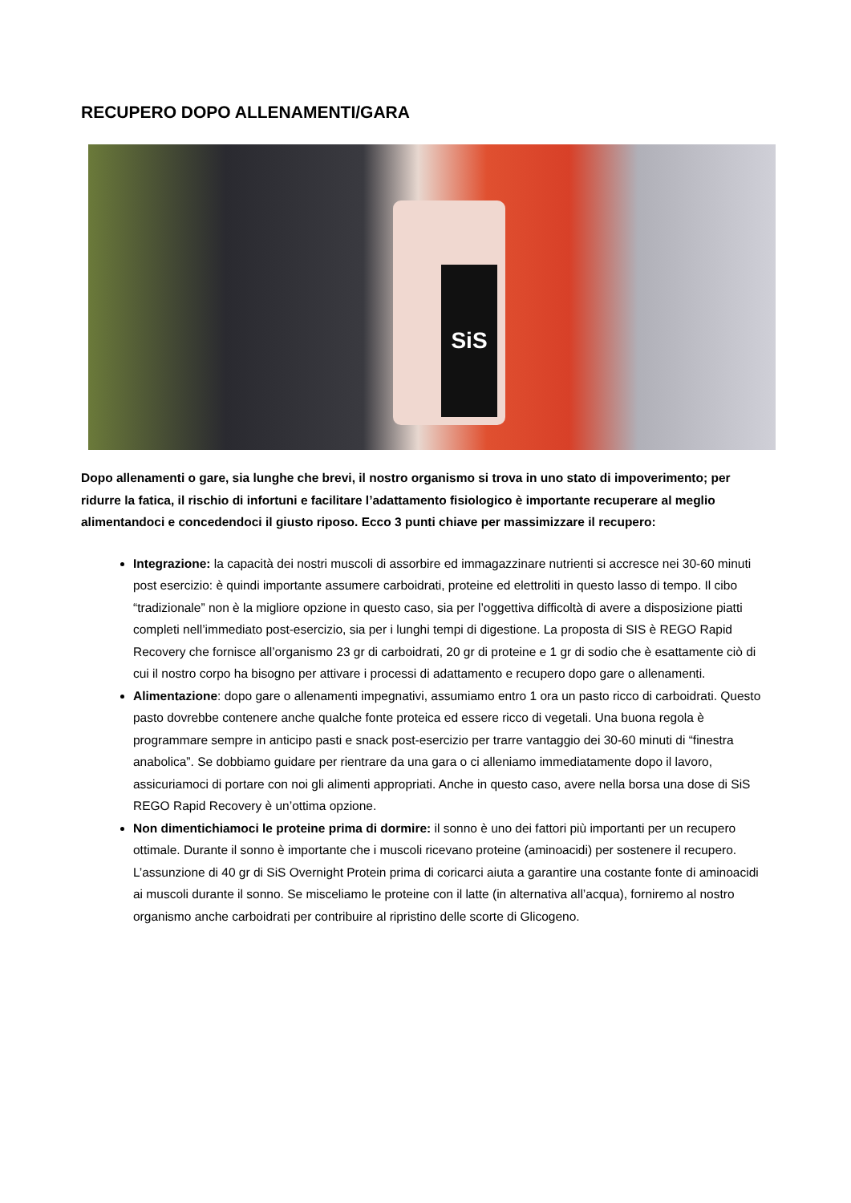RECUPERO DOPO ALLENAMENTI/GARA
SiS
Dopo allenamenti o gare, sia lunghe che brevi, il nostro organismo si trova in uno stato di impoverimento; per ridurre la fatica, il rischio di infortuni e facilitare l’adattamento fisiologico è importante recuperare al meglio alimentandoci e concedendoci il giusto riposo. Ecco 3 punti chiave per massimizzare il recupero:
Integrazione: la capacità dei nostri muscoli di assorbire ed immagazzinare nutrienti si accresce nei 30-60 minuti post esercizio: è quindi importante assumere carboidrati, proteine ed elettroliti in questo lasso di tempo. Il cibo “tradizionale” non è la migliore opzione in questo caso, sia per l’oggettiva difficoltà di avere a disposizione piatti completi nell’immediato post-esercizio, sia per i lunghi tempi di digestione. La proposta di SIS è REGO Rapid Recovery che fornisce all’organismo 23 gr di carboidrati, 20 gr di proteine e 1 gr di sodio che è esattamente ciò di cui il nostro corpo ha bisogno per attivare i processi di adattamento e recupero dopo gare o allenamenti.
Alimentazione: dopo gare o allenamenti impegnativi, assumiamo entro 1 ora un pasto ricco di carboidrati. Questo pasto dovrebbe contenere anche qualche fonte proteica ed essere ricco di vegetali. Una buona regola è programmare sempre in anticipo pasti e snack post-esercizio per trarre vantaggio dei 30-60 minuti di “finestra anabolica”. Se dobbiamo guidare per rientrare da una gara o ci alleniamo immediatamente dopo il lavoro, assicuriamoci di portare con noi gli alimenti appropriati. Anche in questo caso, avere nella borsa una dose di SiS REGO Rapid Recovery è un’ottima opzione.
Non dimentichiamoci le proteine prima di dormire: il sonno è uno dei fattori più importanti per un recupero ottimale. Durante il sonno è importante che i muscoli ricevano proteine (aminoacidi) per sostenere il recupero. L’assunzione di 40 gr di SiS Overnight Protein prima di coricarci aiuta a garantire una costante fonte di aminoacidi ai muscoli durante il sonno. Se misceliamo le proteine con il latte (in alternativa all’acqua), forniremo al nostro organismo anche carboidrati per contribuire al ripristino delle scorte di Glicogeno.